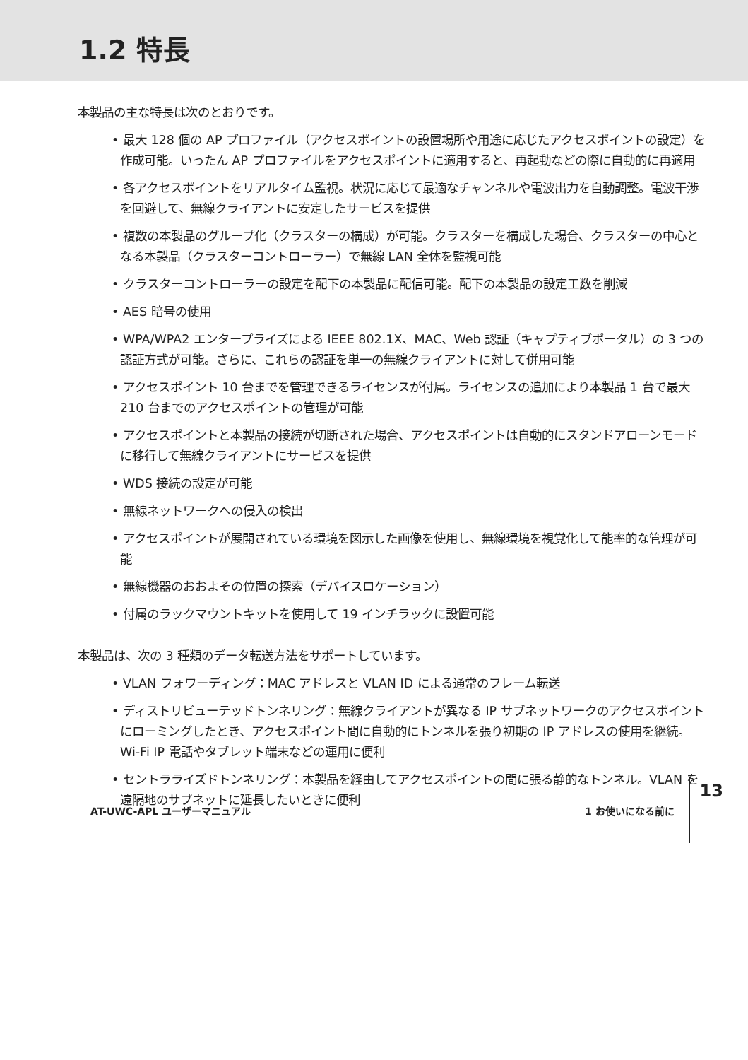1.2 特長
本製品の主な特長は次のとおりです。
• 最大 128 個の AP プロファイル（アクセスポイントの設置場所や用途に応じたアクセスポイントの設定）を作成可能。いったん AP プロファイルをアクセスポイントに適用すると、再起動などの際に自動的に再適用
• 各アクセスポイントをリアルタイム監視。状況に応じて最適なチャンネルや電波出力を自動調整。電波干渉を回避して、無線クライアントに安定したサービスを提供
• 複数の本製品のグループ化（クラスターの構成）が可能。クラスターを構成した場合、クラスターの中心となる本製品（クラスターコントローラー）で無線 LAN 全体を監視可能
• クラスターコントローラーの設定を配下の本製品に配信可能。配下の本製品の設定工数を削減
• AES 暗号の使用
• WPA/WPA2 エンタープライズによる IEEE 802.1X、MAC、Web 認証（キャプティブポータル）の 3 つの認証方式が可能。さらに、これらの認証を単一の無線クライアントに対して併用可能
• アクセスポイント 10 台までを管理できるライセンスが付属。ライセンスの追加により本製品 1 台で最大 210 台までのアクセスポイントの管理が可能
• アクセスポイントと本製品の接続が切断された場合、アクセスポイントは自動的にスタンドアローンモードに移行して無線クライアントにサービスを提供
• WDS 接続の設定が可能
• 無線ネットワークへの侵入の検出
• アクセスポイントが展開されている環境を図示した画像を使用し、無線環境を視覚化して能率的な管理が可能
• 無線機器のおおよその位置の探索（デバイスロケーション）
• 付属のラックマウントキットを使用して 19 インチラックに設置可能
本製品は、次の 3 種類のデータ転送方法をサポートしています。
• VLAN フォワーディング：MAC アドレスと VLAN ID による通常のフレーム転送
• ディストリビューテッドトンネリング：無線クライアントが異なる IP サブネットワークのアクセスポイントにローミングしたとき、アクセスポイント間に自動的にトンネルを張り初期の IP アドレスの使用を継続。Wi-Fi IP 電話やタブレット端末などの運用に便利
• セントラライズドトンネリング：本製品を経由してアクセスポイントの間に張る静的なトンネル。VLAN を遠隔地のサブネットに延長したいときに便利
AT-UWC-APL ユーザーマニュアル 1 お使いになる前に 13